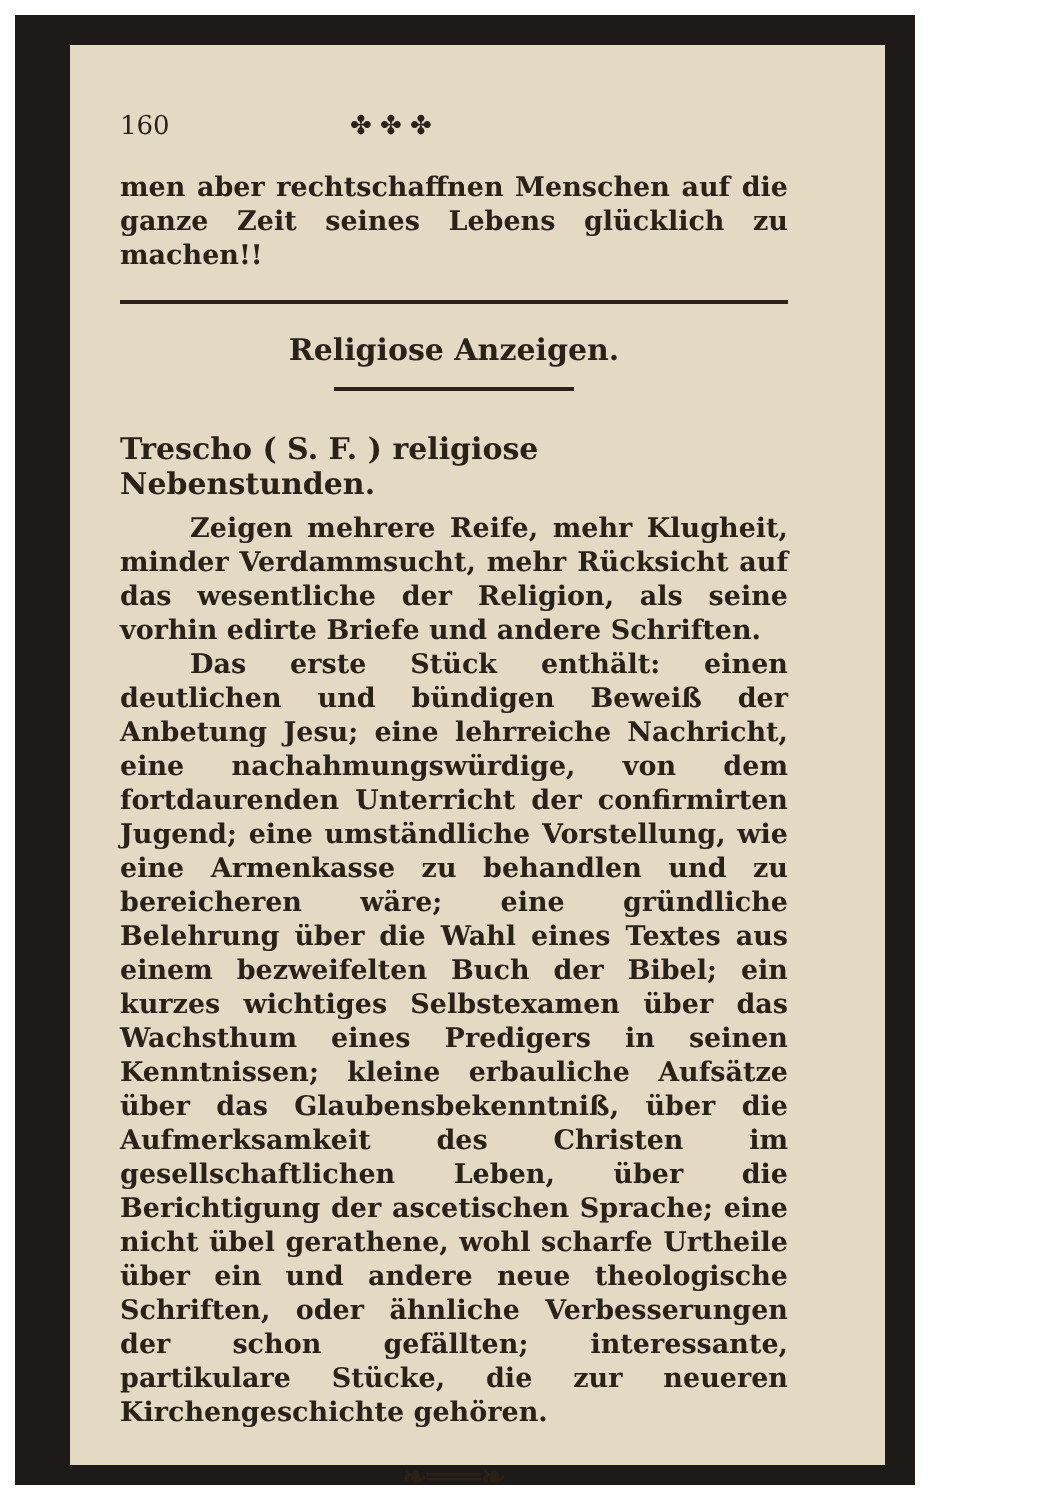160 ✤ ✤ ✤
men aber rechtschaffnen Menschen auf die ganze Zeit seines Lebens glücklich zu machen!!
Religiose Anzeigen.
Trescho ( S. F. ) religiose Nebenstunden.
Zeigen mehrere Reife, mehr Klugheit, minder Verdammsucht, mehr Rücksicht auf das wesentliche der Religion, als seine vorhin edirte Briefe und andere Schriften.
Das erste Stück enthält: einen deutlichen und bündigen Beweiß der Anbetung Jesu; eine lehrreiche Nachricht, eine nachahmungswürdige, von dem fortdaurenden Unterricht der confirmirten Jugend; eine umständliche Vorstellung, wie eine Armenkasse zu behandlen und zu bereicheren wäre; eine gründliche Belehrung über die Wahl eines Textes aus einem bezweifelten Buch der Bibel; ein kurzes wichtiges Selbstexamen über das Wachsthum eines Predigers in seinen Kenntnissen; kleine erbauliche Aufsätze über das Glaubensbekenntniß, über die Aufmerksamkeit des Christen im gesellschaftlichen Leben, über die Berichtigung der ascetischen Sprache; eine nicht übel gerathene, wohl scharfe Urtheile über ein und andere neue theologische Schriften, oder ähnliche Verbesserungen der schon gefällten; interessante, partikulare Stücke, die zur neueren Kirchengeschichte gehören.
❧═══❧